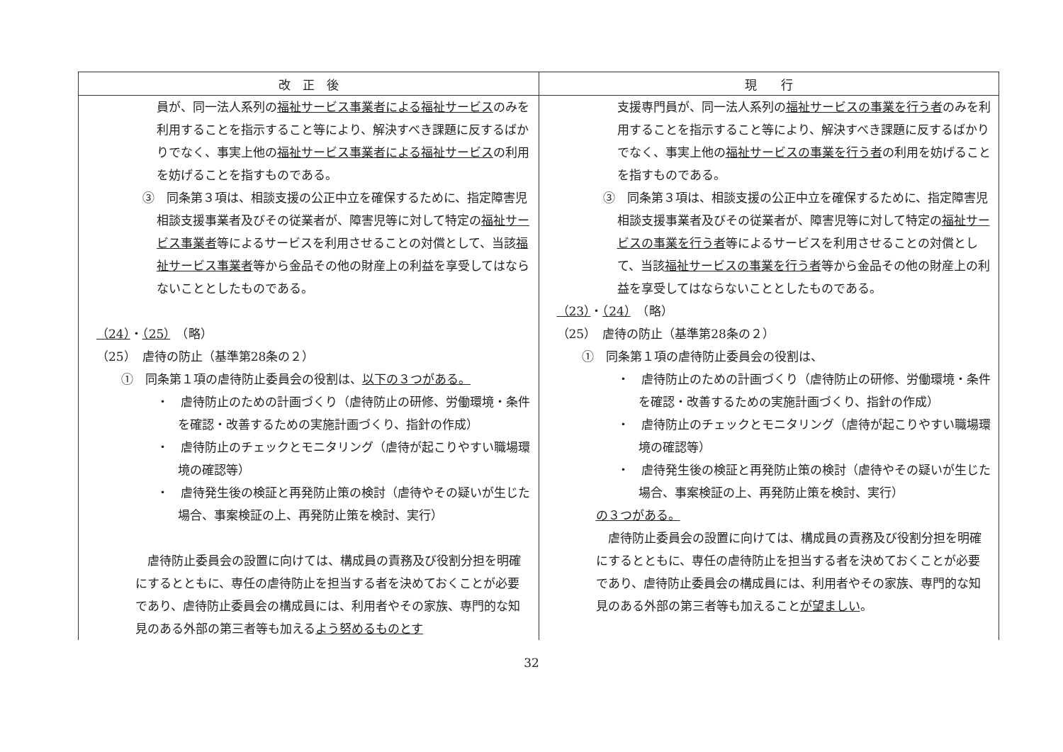| 改 正 後 | 現 行 |
| --- | --- |
| 員が、同一法人系列の 福祉サービス事業者による福祉サービス のみを利用することを指示すること等により、解決すべき課題に反するばかりでなく、事実上他の 福祉サービス事業者による福祉サービス の利用を妨げることを指すものである。 ③ 同条第３項は、相談支援の公正中立を確保するために、指定障害児相談支援事業者及びその従業者が、障害児等に対して特定の 福祉サービス事業者 等によるサービスを利用させることの対償として、当該 福祉サービス事業者 等から金品その他の財産上の利益を享受してはならないこととしたものである。 （24） ・ （25） （略） （25） 虐待の防止（基準第28条の２） ① 同条第１項の虐待防止委員会の役割は、 以下の３つがある。 ・ 虐待防止のための計画づくり（虐待防止の研修、労働環境・条件を確認・改善するための実施計画づくり、指針の作成） ・ 虐待防止のチェックとモニタリング（虐待が起こりやすい職場環境の確認等） ・ 虐待発生後の検証と再発防止策の検討（虐待やその疑いが生じた場合、事案検証の上、再発防止策を検討、実行） 虐待防止委員会の設置に向けては、構成員の責務及び役割分担を明確にするとともに、専任の虐待防止を担当する者を決めておくことが必要であり、虐待防止委員会の構成員には、利用者やその家族、専門的な知見のある外部の第三者等も加える よう努めるものとす | 支援専門員が、同一法人系列の 福祉サービスの事業を行う者 のみを利用することを指示すること等により、解決すべき課題に反するばかりでなく、事実上他の 福祉サービスの事業を行う者 の利用を妨げることを指すものである。 ③ 同条第３項は、相談支援の公正中立を確保するために、指定障害児相談支援事業者及びその従業者が、障害児等に対して特定の 福祉サービスの事業を行う者 等によるサービスを利用させることの対償として、当該 福祉サービスの事業を行う者 等から金品その他の財産上の利益を享受してはならないこととしたものである。 （23） ・ （24） （略） （25） 虐待の防止（基準第28条の２） ① 同条第１項の虐待防止委員会の役割は、 ・ 虐待防止のための計画づくり（虐待防止の研修、労働環境・条件を確認・改善するための実施計画づくり、指針の作成） ・ 虐待防止のチェックとモニタリング（虐待が起こりやすい職場環境の確認等） ・ 虐待発生後の検証と再発防止策の検討（虐待やその疑いが生じた場合、事案検証の上、再発防止策を検討、実行） の３つがある。 虐待防止委員会の設置に向けては、構成員の責務及び役割分担を明確にするとともに、専任の虐待防止を担当する者を決めておくことが必要であり、虐待防止委員会の構成員には、利用者やその家族、専門的な知見のある外部の第三者等も加えること が望ましい 。 |
32